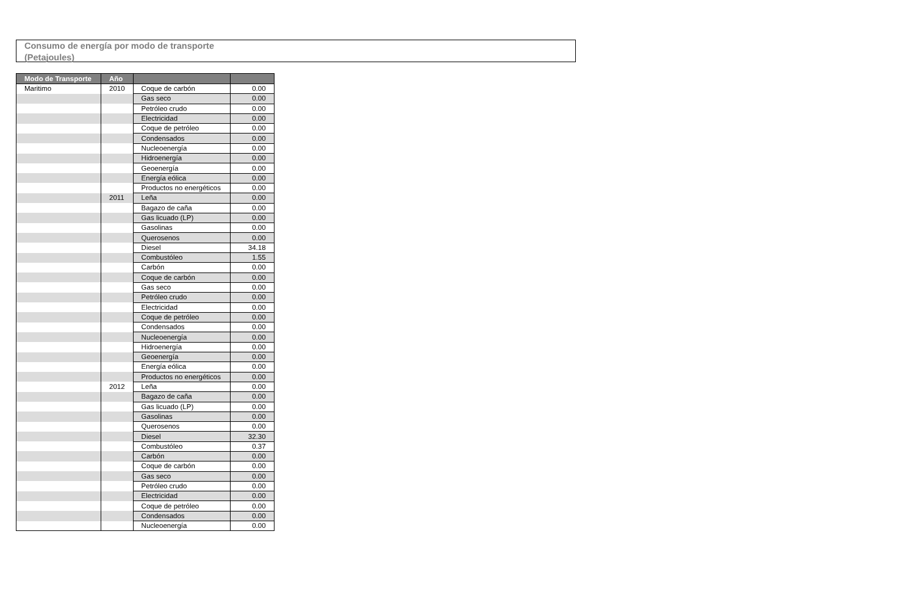Consumo de energía por modo de transporte
(Petajoules)
| Modo de Transporte | Año | | |
| --- | --- | --- | --- |
| Maritimo | 2010 | Coque de carbón | 0.00 |
| | | Gas seco | 0.00 |
| | | Petróleo crudo | 0.00 |
| | | Electricidad | 0.00 |
| | | Coque de petróleo | 0.00 |
| | | Condensados | 0.00 |
| | | Nucleoenergía | 0.00 |
| | | Hidroenergía | 0.00 |
| | | Geoenergía | 0.00 |
| | | Energía eólica | 0.00 |
| | | Productos no energéticos | 0.00 |
| | 2011 | Leña | 0.00 |
| | | Bagazo de caña | 0.00 |
| | | Gas licuado (LP) | 0.00 |
| | | Gasolinas | 0.00 |
| | | Querosenos | 0.00 |
| | | Diesel | 34.18 |
| | | Combustóleo | 1.55 |
| | | Carbón | 0.00 |
| | | Coque de carbón | 0.00 |
| | | Gas seco | 0.00 |
| | | Petróleo crudo | 0.00 |
| | | Electricidad | 0.00 |
| | | Coque de petróleo | 0.00 |
| | | Condensados | 0.00 |
| | | Nucleoenergía | 0.00 |
| | | Hidroenergía | 0.00 |
| | | Geoenergía | 0.00 |
| | | Energía eólica | 0.00 |
| | | Productos no energéticos | 0.00 |
| | 2012 | Leña | 0.00 |
| | | Bagazo de caña | 0.00 |
| | | Gas licuado (LP) | 0.00 |
| | | Gasolinas | 0.00 |
| | | Querosenos | 0.00 |
| | | Diesel | 32.30 |
| | | Combustóleo | 0.37 |
| | | Carbón | 0.00 |
| | | Coque de carbón | 0.00 |
| | | Gas seco | 0.00 |
| | | Petróleo crudo | 0.00 |
| | | Electricidad | 0.00 |
| | | Coque de petróleo | 0.00 |
| | | Condensados | 0.00 |
| | | Nucleoenergía | 0.00 |